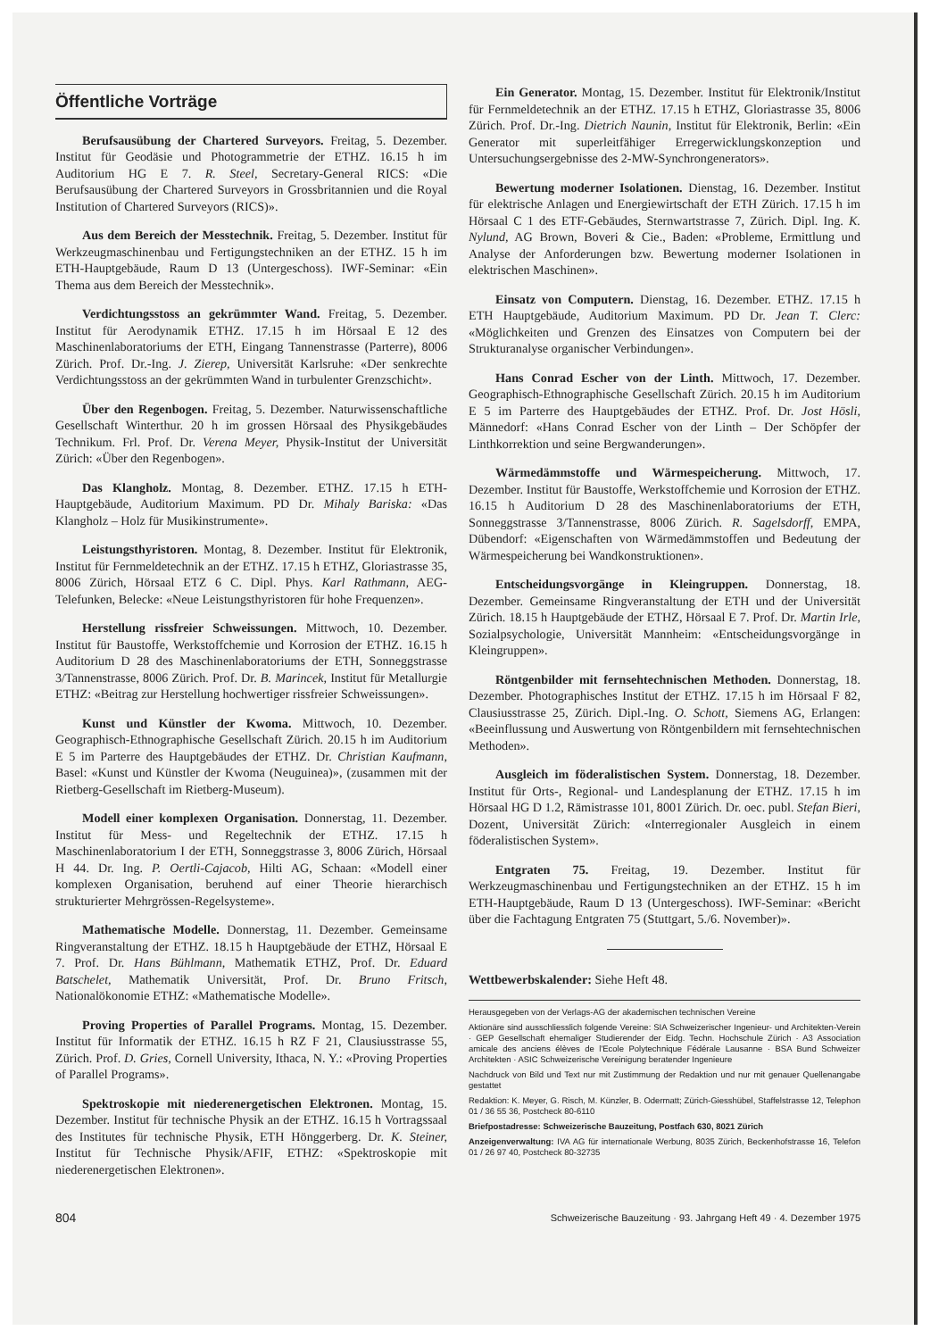Öffentliche Vorträge
Berufsausübung der Chartered Surveyors. Freitag, 5. Dezember. Institut für Geodäsie und Photogrammetrie der ETHZ. 16.15 h im Auditorium HG E 7. R. Steel, Secretary-General RICS: «Die Berufsausübung der Chartered Surveyors in Grossbritannien und die Royal Institution of Chartered Surveyors (RICS)».
Aus dem Bereich der Messtechnik. Freitag, 5. Dezember. Institut für Werkzeugmaschinenbau und Fertigungstechniken an der ETHZ. 15 h im ETH-Hauptgebäude, Raum D 13 (Untergeschoss). IWF-Seminar: «Ein Thema aus dem Bereich der Messtechnik».
Verdichtungsstoss an gekrümmter Wand. Freitag, 5. Dezember. Institut für Aerodynamik ETHZ. 17.15 h im Hörsaal E 12 des Maschinenlaboratoriums der ETH, Eingang Tannenstrasse (Parterre), 8006 Zürich. Prof. Dr.-Ing. J. Zierep, Universität Karlsruhe: «Der senkrechte Verdichtungsstoss an der gekrümmten Wand in turbulenter Grenzschicht».
Über den Regenbogen. Freitag, 5. Dezember. Naturwissenschaftliche Gesellschaft Winterthur. 20 h im grossen Hörsaal des Physikgebäudes Technikum. Frl. Prof. Dr. Verena Meyer, Physik-Institut der Universität Zürich: «Über den Regenbogen».
Das Klangholz. Montag, 8. Dezember. ETHZ. 17.15 h ETH-Hauptgebäude, Auditorium Maximum. PD Dr. Mihaly Bariska: «Das Klangholz – Holz für Musikinstrumente».
Leistungsthyristoren. Montag, 8. Dezember. Institut für Elektronik, Institut für Fernmeldetechnik an der ETHZ. 17.15 h ETHZ, Gloriastrasse 35, 8006 Zürich, Hörsaal ETZ 6 C. Dipl. Phys. Karl Rathmann, AEG-Telefunken, Belecke: «Neue Leistungsthyristoren für hohe Frequenzen».
Herstellung rissfreier Schweissungen. Mittwoch, 10. Dezember. Institut für Baustoffe, Werkstoffchemie und Korrosion der ETHZ. 16.15 h Auditorium D 28 des Maschinenlaboratoriums der ETH, Sonneggstrasse 3/Tannenstrasse, 8006 Zürich. Prof. Dr. B. Marincek, Institut für Metallurgie ETHZ: «Beitrag zur Herstellung hochwertiger rissfreier Schweissungen».
Kunst und Künstler der Kwoma. Mittwoch, 10. Dezember. Geographisch-Ethnographische Gesellschaft Zürich. 20.15 h im Auditorium E 5 im Parterre des Hauptgebäudes der ETHZ. Dr. Christian Kaufmann, Basel: «Kunst und Künstler der Kwoma (Neuguinea)», (zusammen mit der Rietberg-Gesellschaft im Rietberg-Museum).
Modell einer komplexen Organisation. Donnerstag, 11. Dezember. Institut für Mess- und Regeltechnik der ETHZ. 17.15 h Maschinenlaboratorium I der ETH, Sonneggstrasse 3, 8006 Zürich, Hörsaal H 44. Dr. Ing. P. Oertli-Cajacob, Hilti AG, Schaan: «Modell einer komplexen Organisation, beruhend auf einer Theorie hierarchisch strukturierter Mehrgrössen-Regelsysteme».
Mathematische Modelle. Donnerstag, 11. Dezember. Gemeinsame Ringveranstaltung der ETHZ. 18.15 h Hauptgebäude der ETHZ, Hörsaal E 7. Prof. Dr. Hans Bühlmann, Mathematik ETHZ, Prof. Dr. Eduard Batschelet, Mathematik Universität, Prof. Dr. Bruno Fritsch, Nationalökonomie ETHZ: «Mathematische Modelle».
Proving Properties of Parallel Programs. Montag, 15. Dezember. Institut für Informatik der ETHZ. 16.15 h RZ F 21, Clausiusstrasse 55, Zürich. Prof. D. Gries, Cornell University, Ithaca, N. Y.: «Proving Properties of Parallel Programs».
Spektroskopie mit niederenergetischen Elektronen. Montag, 15. Dezember. Institut für technische Physik an der ETHZ. 16.15 h Vortragssaal des Institutes für technische Physik, ETH Hönggerberg. Dr. K. Steiner, Institut für Technische Physik/AFIF, ETHZ: «Spektroskopie mit niederenergetischen Elektronen».
Ein Generator. Montag, 15. Dezember. Institut für Elektronik/Institut für Fernmeldetechnik an der ETHZ. 17.15 h ETHZ, Gloriastrasse 35, 8006 Zürich. Prof. Dr.-Ing. Dietrich Naunin, Institut für Elektronik, Berlin: «Ein Generator mit superleitfähiger Erregerwicklungskonzeption und Untersuchungsergebnisse des 2-MW-Synchrongenerators».
Bewertung moderner Isolationen. Dienstag, 16. Dezember. Institut für elektrische Anlagen und Energiewirtschaft der ETH Zürich. 17.15 h im Hörsaal C 1 des ETF-Gebäudes, Sternwartstrasse 7, Zürich. Dipl. Ing. K. Nylund, AG Brown, Boveri & Cie., Baden: «Probleme, Ermittlung und Analyse der Anforderungen bzw. Bewertung moderner Isolationen in elektrischen Maschinen».
Einsatz von Computern. Dienstag, 16. Dezember. ETHZ. 17.15 h ETH Hauptgebäude, Auditorium Maximum. PD Dr. Jean T. Clerc: «Möglichkeiten und Grenzen des Einsatzes von Computern bei der Strukturanalyse organischer Verbindungen».
Hans Conrad Escher von der Linth. Mittwoch, 17. Dezember. Geographisch-Ethnographische Gesellschaft Zürich. 20.15 h im Auditorium E 5 im Parterre des Hauptgebäudes der ETHZ. Prof. Dr. Jost Hösli, Männedorf: «Hans Conrad Escher von der Linth – Der Schöpfer der Linthkorrektion und seine Bergwanderungen».
Wärmedämmstoffe und Wärmespeicherung. Mittwoch, 17. Dezember. Institut für Baustoffe, Werkstoffchemie und Korrosion der ETHZ. 16.15 h Auditorium D 28 des Maschinenlaboratoriums der ETH, Sonneggstrasse 3/Tannenstrasse, 8006 Zürich. R. Sagelsdorff, EMPA, Dübendorf: «Eigenschaften von Wärmedämmstoffen und Bedeutung der Wärmespeicherung bei Wandkonstruktionen».
Entscheidungsvorgänge in Kleingruppen. Donnerstag, 18. Dezember. Gemeinsame Ringveranstaltung der ETH und der Universität Zürich. 18.15 h Hauptgebäude der ETHZ, Hörsaal E 7. Prof. Dr. Martin Irle, Sozialpsychologie, Universität Mannheim: «Entscheidungsvorgänge in Kleingruppen».
Röntgenbilder mit fernsehtechnischen Methoden. Donnerstag, 18. Dezember. Photographisches Institut der ETHZ. 17.15 h im Hörsaal F 82, Clausiusstrasse 25, Zürich. Dipl.-Ing. O. Schott, Siemens AG, Erlangen: «Beeinflussung und Auswertung von Röntgenbildern mit fernsehtechnischen Methoden».
Ausgleich im föderalistischen System. Donnerstag, 18. Dezember. Institut für Orts-, Regional- und Landesplanung der ETHZ. 17.15 h im Hörsaal HG D 1.2, Rämistrasse 101, 8001 Zürich. Dr. oec. publ. Stefan Bieri, Dozent, Universität Zürich: «Interregionaler Ausgleich in einem föderalistischen System».
Entgraten 75. Freitag, 19. Dezember. Institut für Werkzeugmaschinenbau und Fertigungstechniken an der ETHZ. 15 h im ETH-Hauptgebäude, Raum D 13 (Untergeschoss). IWF-Seminar: «Bericht über die Fachtagung Entgraten 75 (Stuttgart, 5./6. November)».
Wettbewerbskalender: Siehe Heft 48.
Herausgegeben von der Verlags-AG der akademischen technischen Vereine
Aktionäre sind ausschliesslich folgende Vereine: SIA Schweizerischer Ingenieur- und Architekten-Verein · GEP Gesellschaft ehemaliger Studierender der Eidg. Techn. Hochschule Zürich · A3 Association amicale des anciens élèves de l'Ecole Polytechnique Fédérale Lausanne · BSA Bund Schweizer Architekten · ASIC Schweizerische Vereinigung beratender Ingenieure
Nachdruck von Bild und Text nur mit Zustimmung der Redaktion und nur mit genauer Quellenangabe gestattet
Redaktion: K. Meyer, G. Risch, M. Künzler, B. Odermatt; Zürich-Giesshübel, Staffelstrasse 12, Telephon 01 / 36 55 36, Postcheck 80-6110
Briefpostadresse: Schweizerische Bauzeitung, Postfach 630, 8021 Zürich
Anzeigenverwaltung: IVA AG für internationale Werbung, 8035 Zürich, Beckenhofstrasse 16, Telefon 01 / 26 97 40, Postcheck 80-32735
804 Schweizerische Bauzeitung · 93. Jahrgang Heft 49 · 4. Dezember 1975